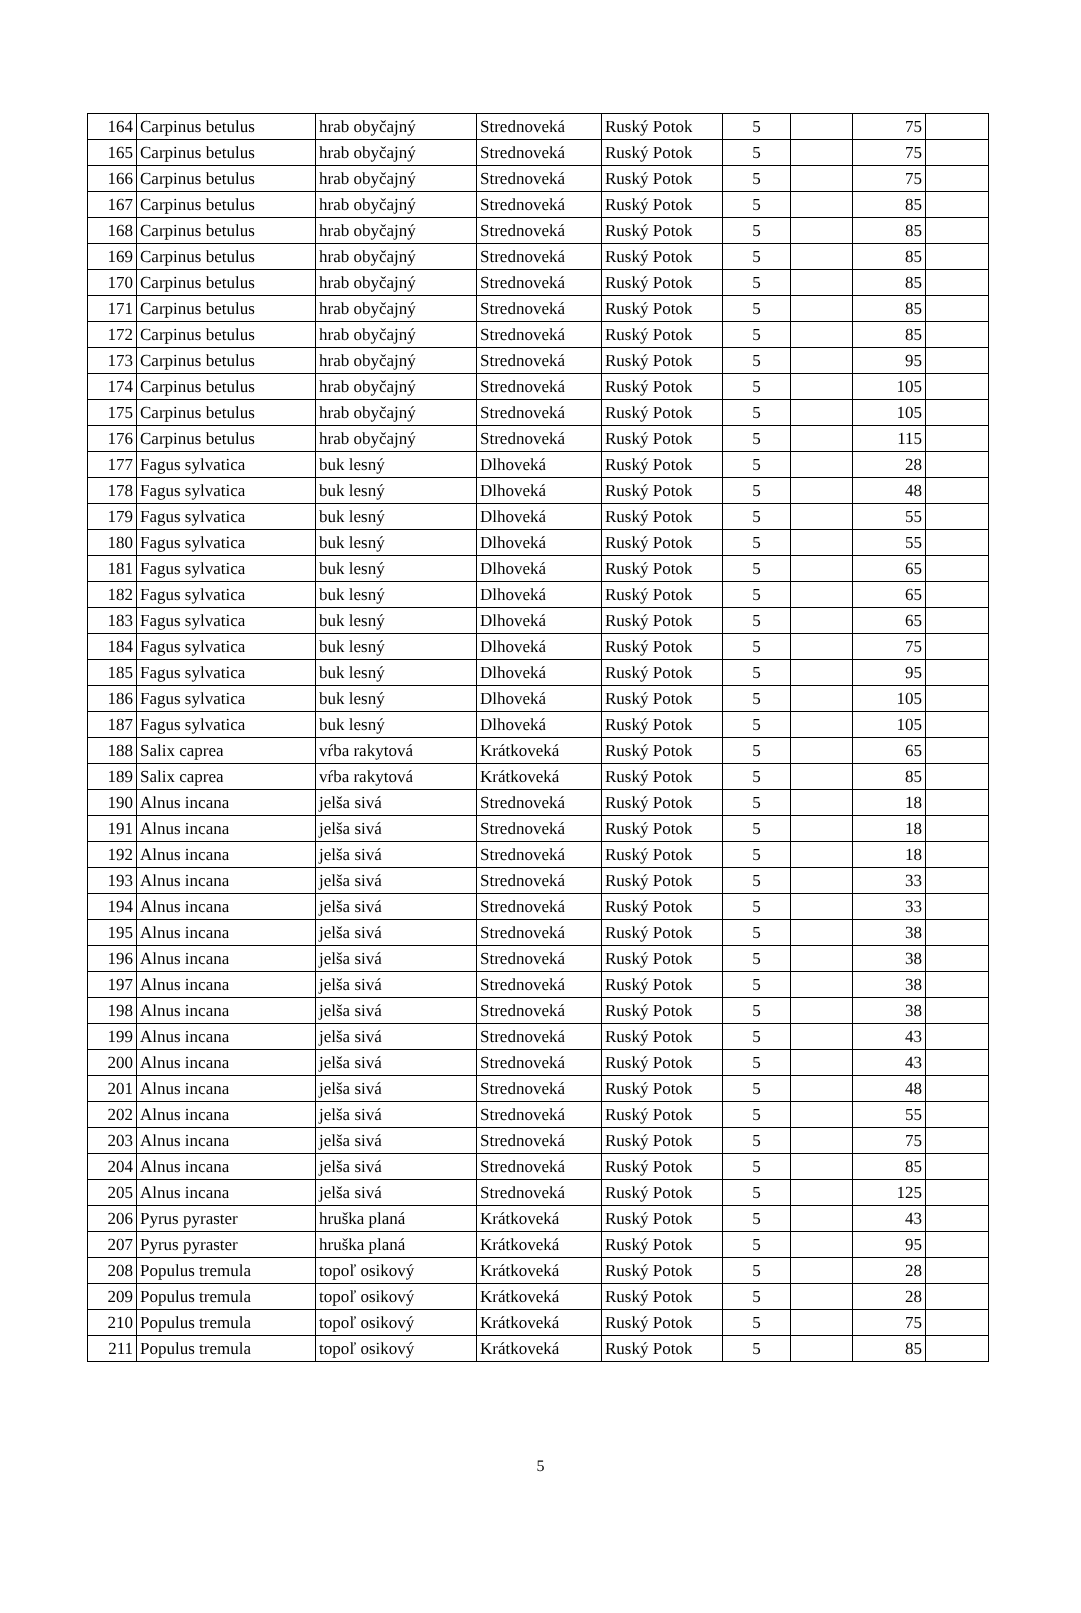| 164 | Carpinus betulus | hrab obyčajný | Strednoveká | Ruský Potok | 5 | | 75 | |
| 165 | Carpinus betulus | hrab obyčajný | Strednoveká | Ruský Potok | 5 | | 75 | |
| 166 | Carpinus betulus | hrab obyčajný | Strednoveká | Ruský Potok | 5 | | 75 | |
| 167 | Carpinus betulus | hrab obyčajný | Strednoveká | Ruský Potok | 5 | | 85 | |
| 168 | Carpinus betulus | hrab obyčajný | Strednoveká | Ruský Potok | 5 | | 85 | |
| 169 | Carpinus betulus | hrab obyčajný | Strednoveká | Ruský Potok | 5 | | 85 | |
| 170 | Carpinus betulus | hrab obyčajný | Strednoveká | Ruský Potok | 5 | | 85 | |
| 171 | Carpinus betulus | hrab obyčajný | Strednoveká | Ruský Potok | 5 | | 85 | |
| 172 | Carpinus betulus | hrab obyčajný | Strednoveká | Ruský Potok | 5 | | 85 | |
| 173 | Carpinus betulus | hrab obyčajný | Strednoveká | Ruský Potok | 5 | | 95 | |
| 174 | Carpinus betulus | hrab obyčajný | Strednoveká | Ruský Potok | 5 | | 105 | |
| 175 | Carpinus betulus | hrab obyčajný | Strednoveká | Ruský Potok | 5 | | 105 | |
| 176 | Carpinus betulus | hrab obyčajný | Strednoveká | Ruský Potok | 5 | | 115 | |
| 177 | Fagus sylvatica | buk lesný | Dlhoveká | Ruský Potok | 5 | | 28 | |
| 178 | Fagus sylvatica | buk lesný | Dlhoveká | Ruský Potok | 5 | | 48 | |
| 179 | Fagus sylvatica | buk lesný | Dlhoveká | Ruský Potok | 5 | | 55 | |
| 180 | Fagus sylvatica | buk lesný | Dlhoveká | Ruský Potok | 5 | | 55 | |
| 181 | Fagus sylvatica | buk lesný | Dlhoveká | Ruský Potok | 5 | | 65 | |
| 182 | Fagus sylvatica | buk lesný | Dlhoveká | Ruský Potok | 5 | | 65 | |
| 183 | Fagus sylvatica | buk lesný | Dlhoveká | Ruský Potok | 5 | | 65 | |
| 184 | Fagus sylvatica | buk lesný | Dlhoveká | Ruský Potok | 5 | | 75 | |
| 185 | Fagus sylvatica | buk lesný | Dlhoveká | Ruský Potok | 5 | | 95 | |
| 186 | Fagus sylvatica | buk lesný | Dlhoveká | Ruský Potok | 5 | | 105 | |
| 187 | Fagus sylvatica | buk lesný | Dlhoveká | Ruský Potok | 5 | | 105 | |
| 188 | Salix caprea | vŕba rakytová | Krátkoveká | Ruský Potok | 5 | | 65 | |
| 189 | Salix caprea | vŕba rakytová | Krátkoveká | Ruský Potok | 5 | | 85 | |
| 190 | Alnus incana | jelša sivá | Strednoveká | Ruský Potok | 5 | | 18 | |
| 191 | Alnus incana | jelša sivá | Strednoveká | Ruský Potok | 5 | | 18 | |
| 192 | Alnus incana | jelša sivá | Strednoveká | Ruský Potok | 5 | | 18 | |
| 193 | Alnus incana | jelša sivá | Strednoveká | Ruský Potok | 5 | | 33 | |
| 194 | Alnus incana | jelša sivá | Strednoveká | Ruský Potok | 5 | | 33 | |
| 195 | Alnus incana | jelša sivá | Strednoveká | Ruský Potok | 5 | | 38 | |
| 196 | Alnus incana | jelša sivá | Strednoveká | Ruský Potok | 5 | | 38 | |
| 197 | Alnus incana | jelša sivá | Strednoveká | Ruský Potok | 5 | | 38 | |
| 198 | Alnus incana | jelša sivá | Strednoveká | Ruský Potok | 5 | | 38 | |
| 199 | Alnus incana | jelša sivá | Strednoveká | Ruský Potok | 5 | | 43 | |
| 200 | Alnus incana | jelša sivá | Strednoveká | Ruský Potok | 5 | | 43 | |
| 201 | Alnus incana | jelša sivá | Strednoveká | Ruský Potok | 5 | | 48 | |
| 202 | Alnus incana | jelša sivá | Strednoveká | Ruský Potok | 5 | | 55 | |
| 203 | Alnus incana | jelša sivá | Strednoveká | Ruský Potok | 5 | | 75 | |
| 204 | Alnus incana | jelša sivá | Strednoveká | Ruský Potok | 5 | | 85 | |
| 205 | Alnus incana | jelša sivá | Strednoveká | Ruský Potok | 5 | | 125 | |
| 206 | Pyrus pyraster | hruška planá | Krátkoveká | Ruský Potok | 5 | | 43 | |
| 207 | Pyrus pyraster | hruška planá | Krátkoveká | Ruský Potok | 5 | | 95 | |
| 208 | Populus tremula | topoľ osikový | Krátkoveká | Ruský Potok | 5 | | 28 | |
| 209 | Populus tremula | topoľ osikový | Krátkoveká | Ruský Potok | 5 | | 28 | |
| 210 | Populus tremula | topoľ osikový | Krátkoveká | Ruský Potok | 5 | | 75 | |
| 211 | Populus tremula | topoľ osikový | Krátkoveká | Ruský Potok | 5 | | 85 | |
5